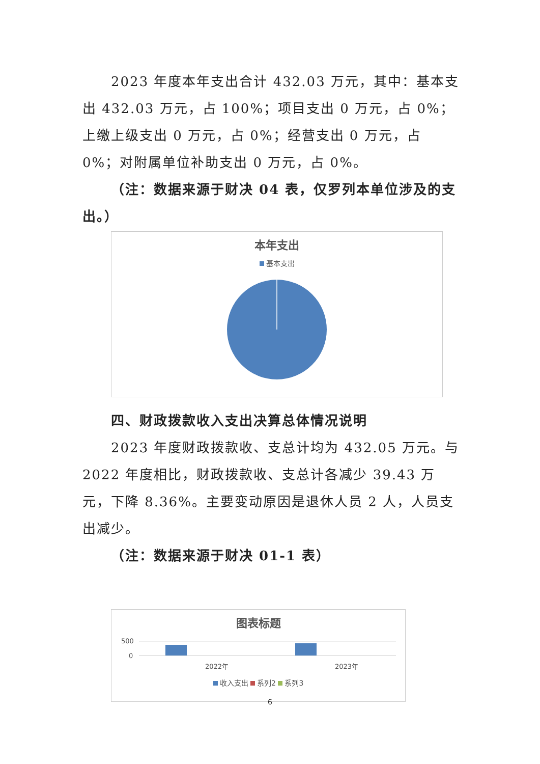2023 年度本年支出合计 432.03 万元，其中：基本支出 432.03 万元，占 100%；项目支出 0 万元，占 0%；上缴上级支出 0 万元，占 0%；经营支出 0 万元，占 0%；对附属单位补助支出 0 万元，占 0%。
（注：数据来源于财决 04 表，仅罗列本单位涉及的支出。）
本年支出
基本支出
四、财政拨款收入支出决算总体情况说明
2023 年度财政拨款收、支总计均为 432.05 万元。与 2022 年度相比，财政拨款收、支总计各减少 39.43 万元，下降 8.36%。主要变动原因是退休人员 2 人，人员支出减少。
（注：数据来源于财决 01-1 表）
图表标题
500
0
2022年
2023年
收入支出 系列2 系列3
6